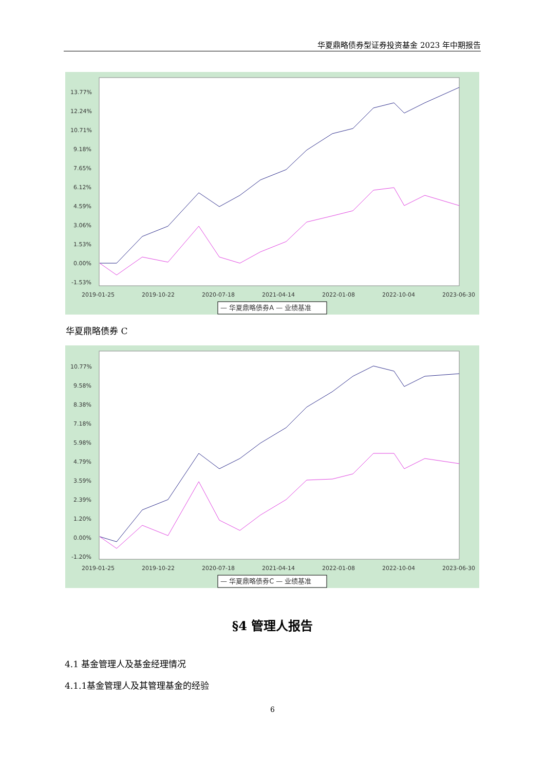华夏鼎略债券型证券投资基金 2023 年中期报告
13.77%
12.24%
10.71%
9.18%
7.65%
6.12%
4.59%
3.06%
1.53%
0.00%
-1.53%
2019-01-25
2019-10-22
2020-07-18
2021-04-14
2022-01-08
2022-10-04
2023-06-30
— 华夏鼎略债券A — 业绩基准
华夏鼎略债券 C
10.77%
9.58%
8.38%
7.18%
5.98%
4.79%
3.59%
2.39%
1.20%
0.00%
-1.20%
2019-01-25
2019-10-22
2020-07-18
2021-04-14
2022-01-08
2022-10-04
2023-06-30
— 华夏鼎略债券C — 业绩基准
§4 管理人报告
4.1 基金管理人及基金经理情况
4.1.1基金管理人及其管理基金的经验
6